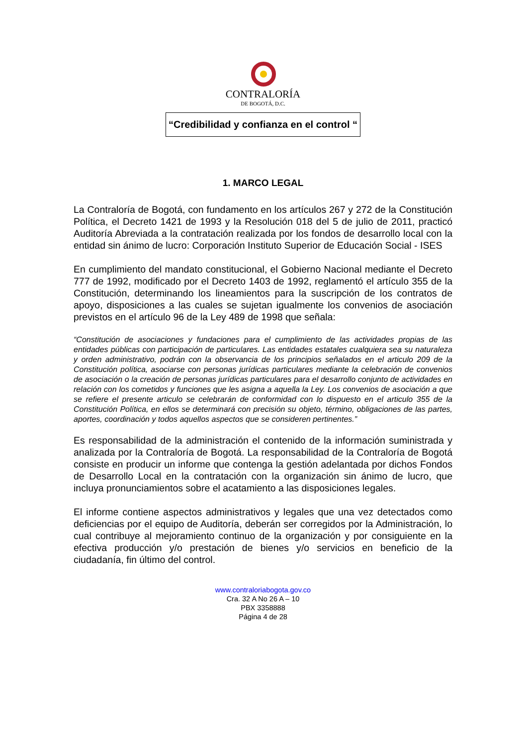CONTRALORÍA
DE BOGOTÁ, D.C.
“Credibilidad y confianza en el control “
1. MARCO LEGAL
La Contraloría de Bogotá, con fundamento en los artículos 267 y 272 de la Constitución Política, el Decreto 1421 de 1993 y la Resolución 018 del 5 de julio de 2011, practicó Auditoría Abreviada a la contratación realizada por los fondos de desarrollo local con la entidad sin ánimo de lucro: Corporación Instituto Superior de Educación Social - ISES
En cumplimiento del mandato constitucional, el Gobierno Nacional mediante el Decreto 777 de 1992, modificado por el Decreto 1403 de 1992, reglamentó el artículo 355 de la Constitución, determinando los lineamientos para la suscripción de los contratos de apoyo, disposiciones a las cuales se sujetan igualmente los convenios de asociación previstos en el artículo 96 de la Ley 489 de 1998 que señala:
“Constitución de asociaciones y fundaciones para el cumplimiento de las actividades propias de las entidades públicas con participación de particulares. Las entidades estatales cualquiera sea su naturaleza y orden administrativo, podrán con la observancia de los principios señalados en el articulo 209 de la Constitución política, asociarse con personas jurídicas particulares mediante la celebración de convenios de asociación o la creación de personas jurídicas particulares para el desarrollo conjunto de actividades en relación con los cometidos y funciones que les asigna a aquella la Ley. Los convenios de asociación a que se refiere el presente articulo se celebrarán de conformidad con lo dispuesto en el articulo 355 de la Constitución Política, en ellos se determinará con precisión su objeto, término, obligaciones de las partes, aportes, coordinación y todos aquellos aspectos que se consideren pertinentes.”
Es responsabilidad de la administración el contenido de la información suministrada y analizada por la Contraloría de Bogotá. La responsabilidad de la Contraloría de Bogotá consiste en producir un informe que contenga la gestión adelantada por dichos Fondos de Desarrollo Local en la contratación con la organización sin ánimo de lucro, que incluya pronunciamientos sobre el acatamiento a las disposiciones legales.
El informe contiene aspectos administrativos y legales que una vez detectados como deficiencias por el equipo de Auditoría, deberán ser corregidos por la Administración, lo cual contribuye al mejoramiento continuo de la organización y por consiguiente en la efectiva producción y/o prestación de bienes y/o servicios en beneficio de la ciudadanía, fin último del control.
www.contraloriabogota.gov.co
Cra. 32 A No 26 A – 10
PBX 3358888
Página 4 de 28